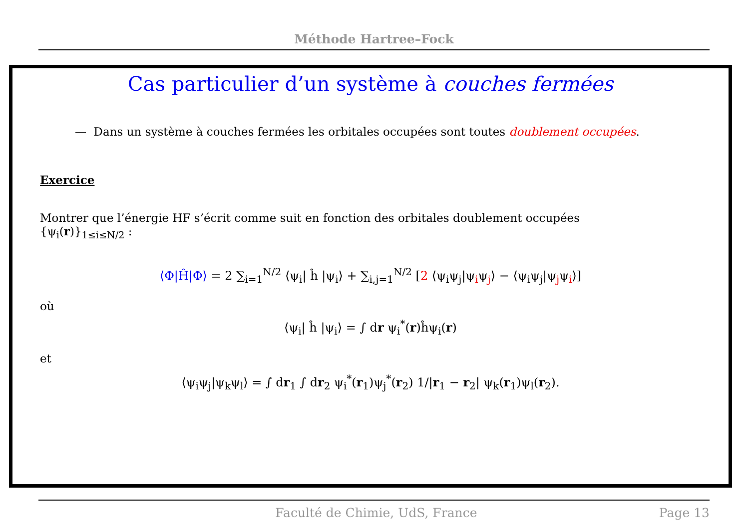Méthode Hartree–Fock
Cas particulier d’un système à couches fermées
— Dans un système à couches fermées les orbitales occupées sont toutes doublement occupées.
Exercice
Montrer que l’énergie HF s’écrit comme suit en fonction des orbitales doublement occupées
{ψ<sub>i</sub>(r)}<sub>1≤i≤N/2</sub> :
⟨Φ|Ĥ|Φ⟩ = 2 ∑<sub>i=1</sub><sup>N/2</sup> ⟨ψ<sub>i</sub>| ĥ |ψ<sub>i</sub>⟩ + ∑<sub>i,j=1</sub><sup>N/2</sup> [2 ⟨ψ<sub>i</sub>ψ<sub>j</sub>|ψ<sub>i</sub>ψ<sub>j</sub>⟩ − ⟨ψ<sub>i</sub>ψ<sub>j</sub>|ψ<sub>j</sub>ψ<sub>i</sub>⟩]
où
⟨ψ<sub>i</sub>| ĥ |ψ<sub>i</sub>⟩ = ∫ dr ψ<sub>i</sub><sup>*</sup>(r)ĥψ<sub>i</sub>(r)
et
⟨ψ<sub>i</sub>ψ<sub>j</sub>|ψ<sub>k</sub>ψ<sub>l</sub>⟩ = ∫ dr<sub>1</sub> ∫ dr<sub>2</sub> ψ<sub>i</sub><sup>*</sup>(r<sub>1</sub>)ψ<sub>j</sub><sup>*</sup>(r<sub>2</sub>) 1/|r<sub>1</sub> − r<sub>2</sub>| ψ<sub>k</sub>(r<sub>1</sub>)ψ<sub>l</sub>(r<sub>2</sub>).
Faculté de Chimie, UdS, France Page 13